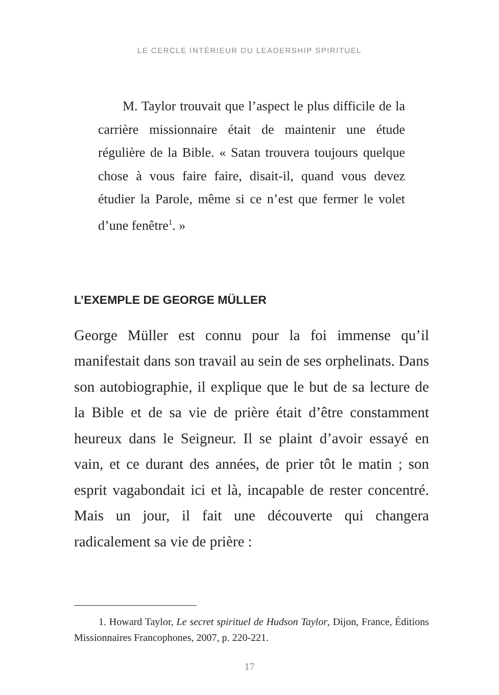LE CERCLE INTÉRIEUR DU LEADERSHIP SPIRITUEL
M. Taylor trouvait que l’aspect le plus difficile de la carrière missionnaire était de maintenir une étude régulière de la Bible. « Satan trouvera toujours quelque chose à vous faire faire, disait-il, quand vous devez étudier la Parole, même si ce n’est que fermer le volet d’une fenêtre<sup>1</sup>. »
L’EXEMPLE DE GEORGE MÜLLER
George Müller est connu pour la foi immense qu’il manifestait dans son travail au sein de ses orphelinats. Dans son autobiographie, il explique que le but de sa lecture de la Bible et de sa vie de prière était d’être constamment heureux dans le Seigneur. Il se plaint d’avoir essayé en vain, et ce durant des années, de prier tôt le matin ; son esprit vagabondait ici et là, incapable de rester concentré. Mais un jour, il fait une découverte qui changera radicalement sa vie de prière :
1. Howard Taylor, Le secret spirituel de Hudson Taylor, Dijon, France, Éditions Missionnaires Francophones, 2007, p. 220-221.
17